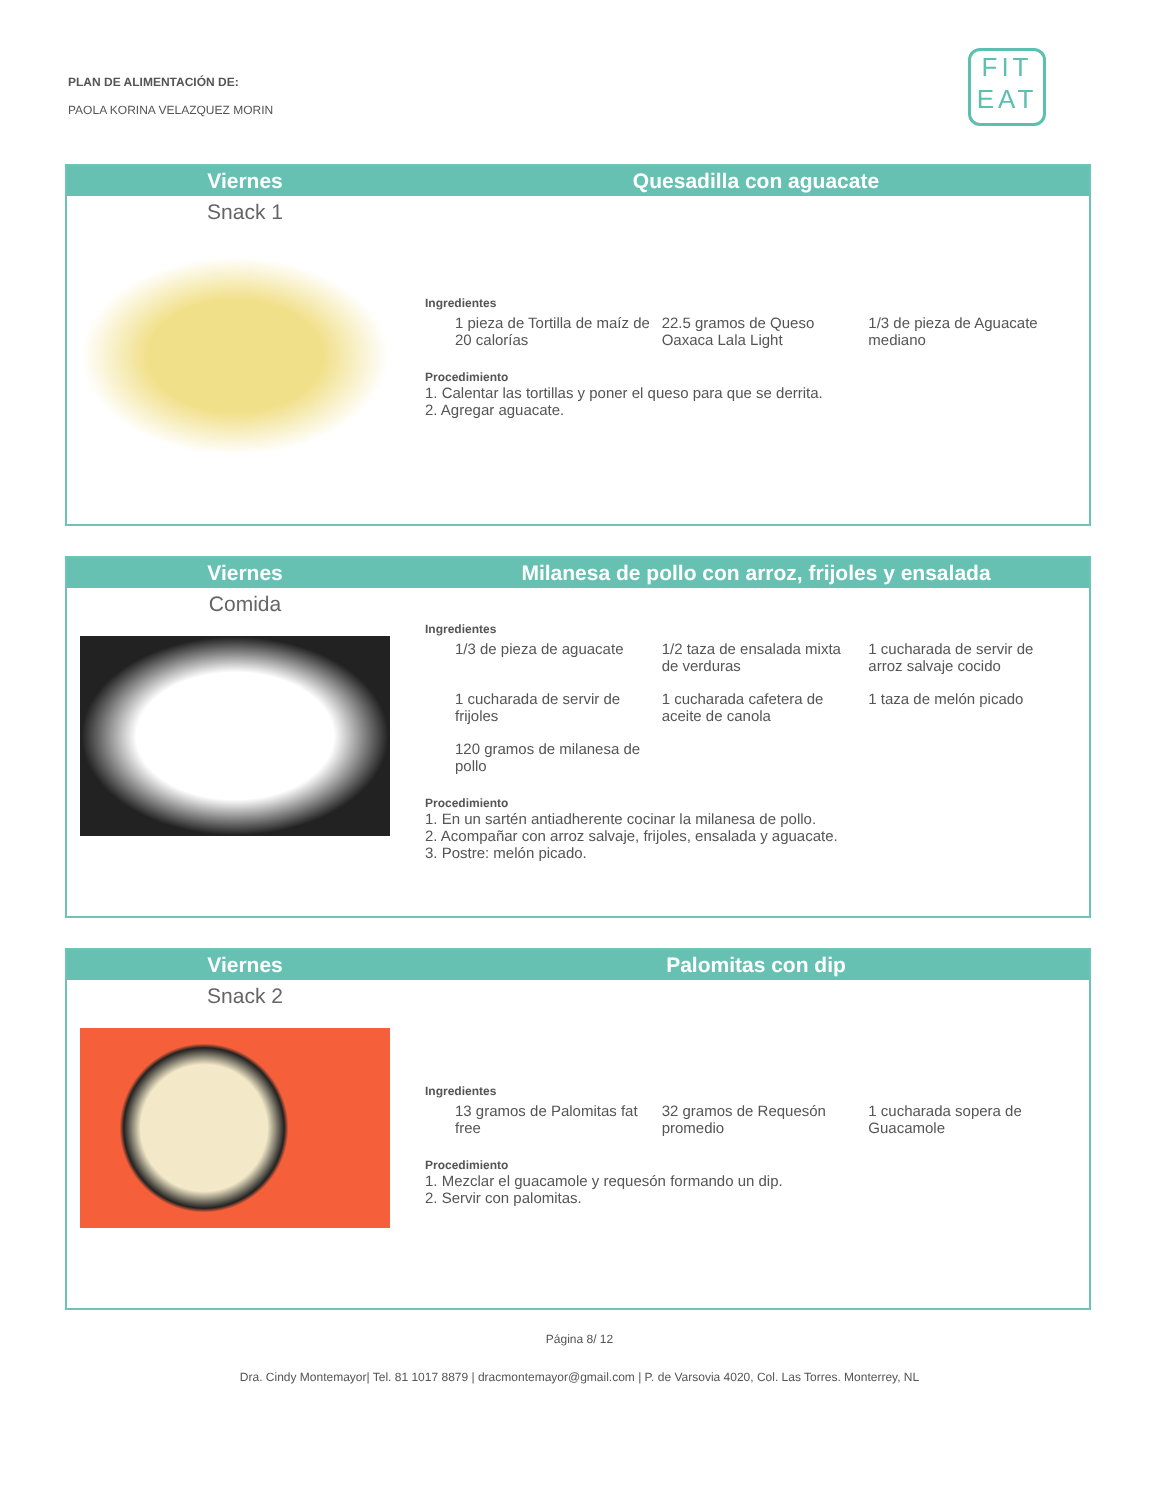PLAN DE ALIMENTACIÓN DE:
PAOLA KORINA VELAZQUEZ MORIN
FIT
EAT
| Viernes | Quesadilla con aguacate |
| --- | --- |
Snack 1
Ingredientes
1 pieza de Tortilla de maíz de 20 calorías
22.5 gramos de Queso Oaxaca Lala Light
1/3 de pieza de Aguacate mediano
Procedimiento
1. Calentar las tortillas y poner el queso para que se derrita.
2. Agregar aguacate.
| Viernes | Milanesa de pollo con arroz, frijoles y ensalada |
| --- | --- |
Comida
Ingredientes
1/3 de pieza de aguacate
1/2 taza de ensalada mixta de verduras
1 cucharada de servir de arroz salvaje cocido
1 cucharada de servir de frijoles
1 cucharada cafetera de aceite de canola
1 taza de melón picado
120 gramos de milanesa de pollo
Procedimiento
1. En un sartén antiadherente cocinar la milanesa de pollo.
2. Acompañar con arroz salvaje, frijoles, ensalada y aguacate.
3. Postre: melón picado.
| Viernes | Palomitas con dip |
| --- | --- |
Snack 2
Ingredientes
13 gramos de Palomitas fat free
32 gramos de Requesón promedio
1 cucharada sopera de Guacamole
Procedimiento
1. Mezclar el guacamole y requesón formando un dip.
2. Servir con palomitas.
Página 8/ 12
Dra. Cindy Montemayor| Tel. 81 1017 8879 | dracmontemayor@gmail.com | P. de Varsovia 4020, Col. Las Torres. Monterrey, NL